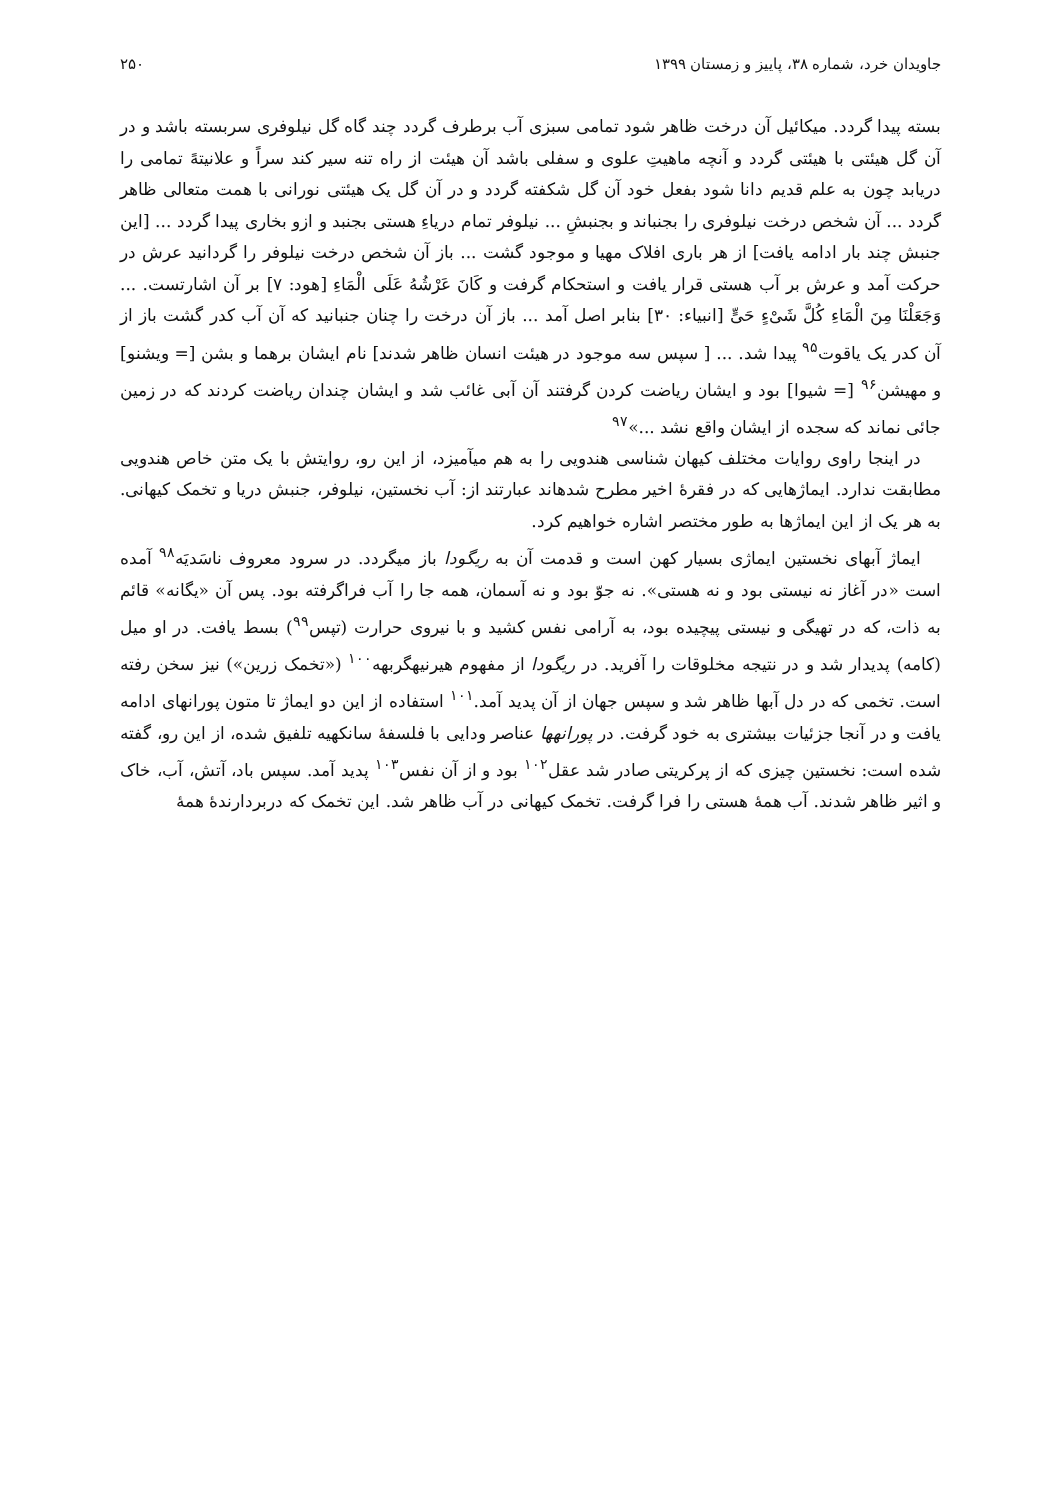جاویدان خرد، شماره ۳۸، پاییز و زمستان ۱۳۹۹ ۲۵۰
بسته پیدا گردد. میکائیل آن درخت ظاهر شود تمامی سبزی آب برطرف گردد چند گاه گل نیلوفری سربسته باشد و در آن گل هیئتی با هیئتی گردد و آنچه ماهیتِ علوی و سفلی باشد آن هیئت از راه تنه سیر کند سراً و علانیتهً تمامی را دریابد چون به علم قدیم دانا شود بفعل خود آن گل شکفته گردد و در آن گل یک هیئتی نورانی با همت متعالی ظاهر گردد ... آن شخص درخت نیلوفری را بجنباند و بجنبشِ ... نیلوفر تمام دریاءِ هستی بجنبد و ازو بخاری پیدا گردد ... [این جنبش چند بار ادامه یافت] از هر باری افلاک مهیا و موجود گشت ... باز آن شخص درخت نیلوفر را گردانید عرش در حرکت آمد و عرش بر آب هستی قرار یافت و استحکام گرفت و کَانَ عَرْشُهُ عَلَی الْمَاءِ [هود: ۷] بر آن اشارتست. ... وَجَعَلْنَا مِنَ الْمَاءِ کُلَّ شَیْءٍ حَیٍّ [انبیاء: ۳۰] بنابر اصل آمد ... باز آن درخت را چنان جنبانید که آن آب کدر گشت باز از آن کدر یک یاقوت<sup>۹۵</sup> پیدا شد. ... [ سپس سه موجود در هیئت انسان ظاهر شدند] نام ایشان برهما و بشن [= ویشنو] و مهیشن<sup>۹۶</sup> [= شیوا] بود و ایشان ریاضت کردن گرفتند آن آبی غائب شد و ایشان چندان ریاضت کردند که در زمین جائی نماند که سجده از ایشان واقع نشد ...»<sup>۹۷</sup>
در اینجا راوی روایات مختلف کیهان شناسی هندویی را به هم میآمیزد، از این رو، روایتش با یک متن خاص هندویی مطابقت ندارد. ایماژهایی که در فقرهٔ اخیر مطرح شدهاند عبارتند از: آب نخستین، نیلوفر، جنبش دریا و تخمک کیهانی. به هر یک از این ایماژها به طور مختصر اشاره خواهیم کرد.
ایماژ آبهای نخستین ایماژی بسیار کهن است و قدمت آن به ریگودا باز میگردد. در سرود معروف ناسَدیَه<sup>۹۸</sup> آمده است «در آغاز نه نیستی بود و نه هستی». نه جوّ بود و نه آسمان، همه جا را آب فراگرفته بود. پس آن «یگانه» قائم به ذات، که در تهیگی و نیستی پیچیده بود، به آرامی نفس کشید و با نیروی حرارت (تپس<sup>۹۹</sup>) بسط یافت. در او میل (کامه) پدیدار شد و در نتیجه مخلوقات را آفرید. در ریگودا از مفهوم هیرنیهگربهه<sup>۱۰۰</sup> («تخمک زرین») نیز سخن رفته است. تخمی که در دل آبها ظاهر شد و سپس جهان از آن پدید آمد.<sup>۱۰۱</sup> استفاده از این دو ایماژ تا متون پورانهای ادامه یافت و در آنجا جزئیات بیشتری به خود گرفت. در پورانهها عناصر ودایی با فلسفهٔ سانکهیه تلفیق شده، از این رو، گفته شده است: نخستین چیزی که از پرکریتی صادر شد عقل<sup>۱۰۲</sup> بود و از آن نفس<sup>۱۰۳</sup> پدید آمد. سپس باد، آتش، آب، خاک و اثیر ظاهر شدند. آب همهٔ هستی را فرا گرفت. تخمک کیهانی در آب ظاهر شد. این تخمک که دربردارندهٔ همهٔ